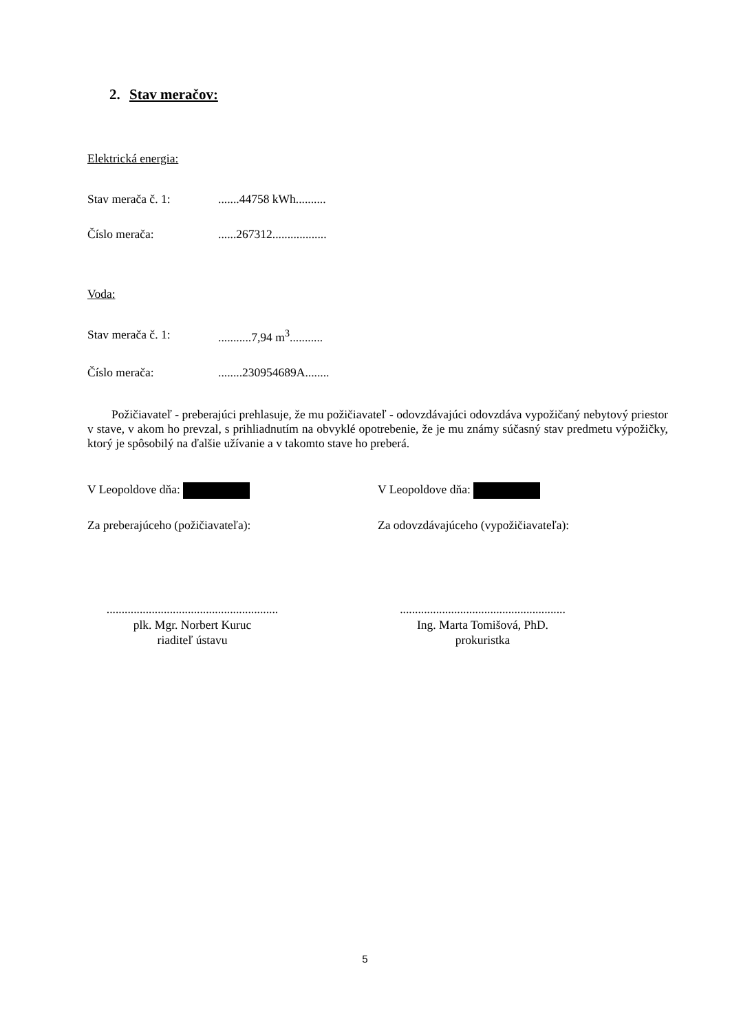2. Stav meračov:
Elektrická energia:
Stav merača č. 1:.......44758 kWh..........
Číslo merača:......267312..................
Voda:
Stav merača č. 1:...........7,94 m<sup>3</sup>...........
Číslo merača:........230954689A........
Požičiavateľ - preberajúci prehlasuje, že mu požičiavateľ - odovzdávajúci odovzdáva vypožičaný nebytový priestor v stave, v akom ho prevzal, s prihliadnutím na obvyklé opotrebenie, že je mu známy súčasný stav predmetu výpožičky, ktorý je spôsobilý na ďalšie užívanie a v takomto stave ho preberá.
V Leopoldove dňa: V Leopoldove dňa:
Za preberajúceho (požičiavateľa): Za odovzdávajúceho (vypožičiavateľa):
.........................................................
plk. Mgr. Norbert Kuruc
riaditeľ ústavu
.......................................................
Ing. Marta Tomišová, PhD.
prokuristka
5